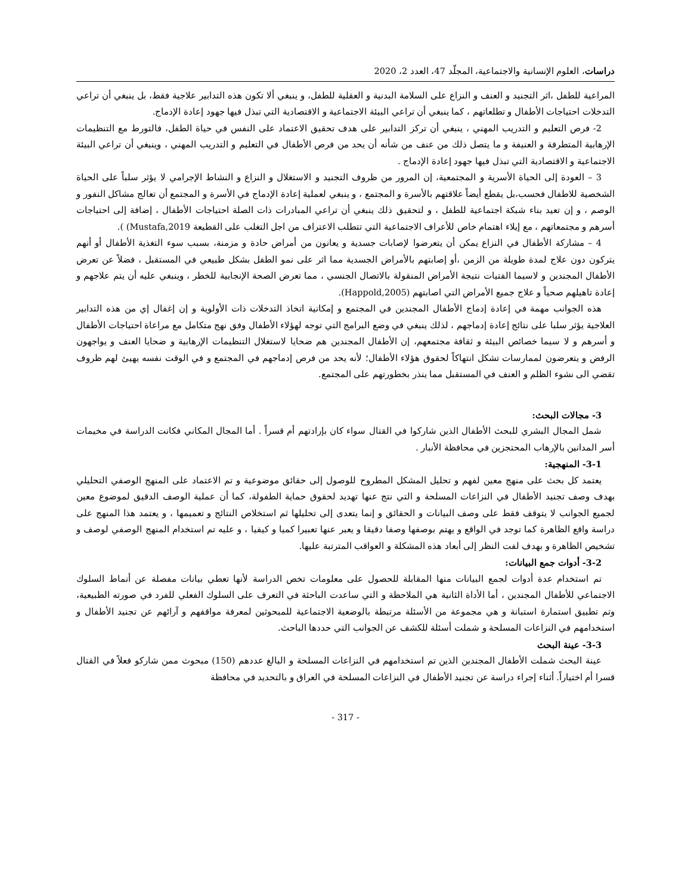دراسات، العلوم الإنسانية والاجتماعية، المجلّد 47، العدد 2، 2020
المراعية للطفل ،اثر التجنيد و العنف و النزاع على السلامة البدنية و العقلية للطفل، و ينبغي ألا تكون هذه التدابير علاجية فقط، بل ينبغي أن تراعي التدخلات احتياجات الأطفال و تطلعاتهم ، كما ينبغي أن تراعي البيئة الاجتماعية و الاقتصادية التي تبذل فيها جهود إعادة الإدماج.
2- فرص التعليم و التدريب المهني ، ينبغي أن تركز التدابير على هدف تحقيق الاعتماد على النفس في حياة الطفل، فالتورط مع التنظيمات الإرهابية المتطرفة و العنيفة و ما يتصل ذلك من عنف من شأنه أن يحد من فرص الأطفال في التعليم و التدريب المهني ، وينبغي أن تراعي البيئة الاجتماعية و الاقتصادية التي تبذل فيها جهود إعادة الإدماج .
3 – العودة إلى الحياة الأسرية و المجتمعية، إن المرور من ظروف التجنيد و الاستغلال و النزاع و النشاط الإجرامي لا يؤثر سلباً على الحياة الشخصية للاطفال فحسب،بل يقطع أيضاً علاقتهم بالأسرة و المجتمع ، و ينبغي لعملية إعادة الإدماج في الأسرة و المجتمع أن تعالج مشاكل النفور و الوصم ، و إن تعيد بناء شبكة اجتماعية للطفل ، و لتحقيق ذلك ينبغي أن تراعي المبادرات ذات الصلة احتياجات الأطفال ، إضافة إلى احتياجات أسرهم و مجتمعاتهم ، مع إيلاء اهتمام خاص للأعراف الاجتماعية التي تتطلب الاعتراف من اجل التغلب على القطيعة Mustafa,2019) ).
4 – مشاركة الأطفال في النزاع يمكن أن يتعرضوا لإصابات جسدية و يعانون من أمراض حادة و مزمنة، بسبب سوء التغذية الأطفال أو أنهم يتركون دون علاج لمدة طويلة من الزمن ،أو إصابتهم بالأمراض الجسدية مما اثر على نمو الطفل بشكل طبيعي في المستقبل ، فضلاً عن تعرض الأطفال المجندين و لاسيما الفتيات نتيجة الأمراض المنقولة بالاتصال الجنسي ، مما تعرض الصحة الإنجابية للخطر ، وينبغي عليه أن يتم علاجهم و إعادة تاهيلهم صحياً و علاج جميع الأمراض التي اصابتهم (Happold,2005).
هذه الجوانب مهمة في إعادة إدماج الأطفال المجندين في المجتمع و إمكانية اتخاذ التدخلات ذات الأولوية و إن إغفال إي من هذه التدابير العلاجية يؤثر سلبا على نتائج إعادة إدماجهم ، لذلك ينبغي في وضع البرامج التي توجه لهؤلاء الأطفال وفق نهج متكامل مع مراعاة احتياجات الأطفال و أسرهم و لا سيما خصائص البيئة و ثقافة مجتمعهم، إن الأطفال المجندين هم ضحايا لاستغلال التنظيمات الإرهابية و ضحايا العنف و يواجهون الرفض و يتعرضون لممارسات تشكل انتهاكاً لحقوق هؤلاء الأطفال؛ لأنه يحد من فرص إدماجهم في المجتمع و في الوقت نفسه يهيئ لهم ظروف تقضي الى نشوء الظلم و العنف في المستقبل مما ينذر بخطورتهم على المجتمع.
3- مجالات البحث:
شمل المجال البشري للبحث الأطفال الذين شاركوا في القتال سواء كان بإرادتهم أم قسراً . أما المجال المكاني فكانت الدراسة في مخيمات أسر المدانين بالإرهاب المحتجزين في محافظة الأنبار .
3-1- المنهجية:
يعتمد كل بحث على منهج معين لفهم و تحليل المشكل المطروح للوصول إلى حقائق موضوعية و تم الاعتماد على المنهج الوصفي التحليلي بهدف وصف تجنيد الأطفال في النزاعات المسلحة و التي نتج عنها تهديد لحقوق حماية الطفولة، كما أن عملية الوصف الدقيق لموضوع معين لجميع الجوانب لا يتوقف فقط على وصف البيانات و الحقائق و إنما يتعدى إلى تحليلها ثم استخلاص النتائج و تعميمها ، و يعتمد هذا المنهج على دراسة واقع الظاهرة كما توجد في الواقع و يهتم بوصفها وصفا دقيقا و يعبر عنها تعبيرا كميا و كيفيا ، و عليه تم استخدام المنهج الوصفي لوصف و تشخيص الظاهرة و بهدف لفت النظر إلى أبعاد هذه المشكلة و العواقب المترتبة عليها.
3-2- أدوات جمع البيانات:
تم استخدام عدة أدوات لجمع البيانات منها المقابلة للحصول على معلومات تخص الدراسة لأنها تعطي بيانات مفصلة عن أنماط السلوك الاجتماعي للأطفال المجندين ، أما الأداة الثانية هي الملاحظة و التي ساعدت الباحثة في التعرف على السلوك الفعلي للفرد في صورته الطبيعية، وتم تطبيق استمارة استبانة و هي مجموعة من الأسئلة مرتبطة بالوضعية الاجتماعية للمبحوثين لمعرفة مواقفهم و آرائهم عن تجنيد الأطفال و استخدامهم في النزاعات المسلحة و شملت أسئلة للكشف عن الجوانب التي حددها الباحث.
3-3- عينة البحث
عينة البحث شملت الأطفال المجندين الذين تم استخدامهم في النزاعات المسلحة و البالغ عددهم (150) مبحوث ممن شاركو فعلاً في القتال قسرا أم اختياراً. أثناء إجراء دراسة عن تجنيد الأطفال في النزاعات المسلحة في العراق و بالتحديد في محافظة
- 317 -